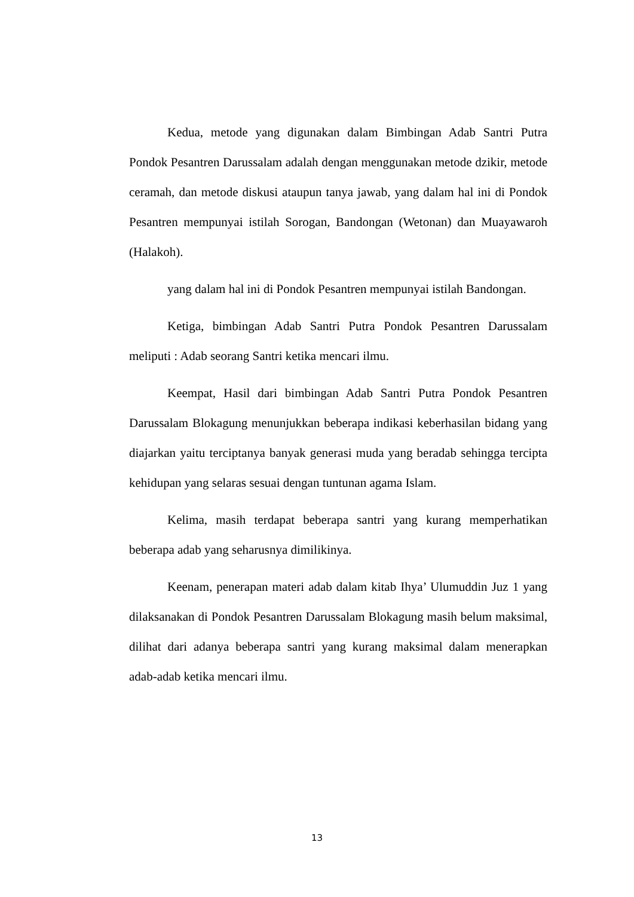Kedua, metode yang digunakan dalam Bimbingan Adab Santri Putra Pondok Pesantren Darussalam adalah dengan menggunakan metode dzikir, metode ceramah, dan metode diskusi ataupun tanya jawab, yang dalam hal ini di Pondok Pesantren mempunyai istilah Sorogan, Bandongan (Wetonan) dan Muayawaroh (Halakoh).
yang dalam hal ini di Pondok Pesantren mempunyai istilah Bandongan.
Ketiga, bimbingan Adab Santri Putra Pondok Pesantren Darussalam meliputi : Adab seorang Santri ketika mencari ilmu.
Keempat, Hasil dari bimbingan Adab Santri Putra Pondok Pesantren Darussalam Blokagung menunjukkan beberapa indikasi keberhasilan bidang yang diajarkan yaitu terciptanya banyak generasi muda yang beradab sehingga tercipta kehidupan yang selaras sesuai dengan tuntunan agama Islam.
Kelima, masih terdapat beberapa santri yang kurang memperhatikan beberapa adab yang seharusnya dimilikinya.
Keenam, penerapan materi adab dalam kitab Ihya’ Ulumuddin Juz 1 yang dilaksanakan di Pondok Pesantren Darussalam Blokagung masih belum maksimal, dilihat dari adanya beberapa santri yang kurang maksimal dalam menerapkan adab-adab ketika mencari ilmu.
13